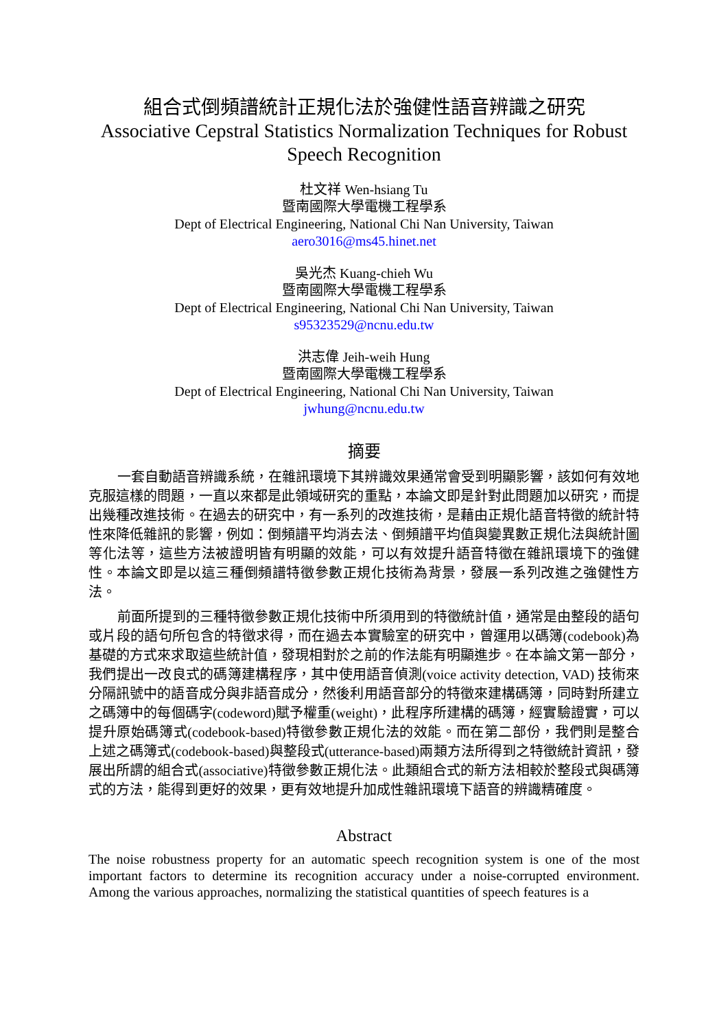組合式倒頻譜統計正規化法於強健性語音辨識之研究
Associative Cepstral Statistics Normalization Techniques for Robust Speech Recognition
杜文祥 Wen-hsiang Tu
暨南國際大學電機工程學系
Dept of Electrical Engineering, National Chi Nan University, Taiwan
aero3016@ms45.hinet.net
吳光杰 Kuang-chieh Wu
暨南國際大學電機工程學系
Dept of Electrical Engineering, National Chi Nan University, Taiwan
s95323529@ncnu.edu.tw
洪志偉 Jeih-weih Hung
暨南國際大學電機工程學系
Dept of Electrical Engineering, National Chi Nan University, Taiwan
jwhung@ncnu.edu.tw
摘要
一套自動語音辨識系統，在雜訊環境下其辨識效果通常會受到明顯影響，該如何有效地克服這樣的問題，一直以來都是此領域研究的重點，本論文即是針對此問題加以研究，而提出幾種改進技術。在過去的研究中，有一系列的改進技術，是藉由正規化語音特徵的統計特性來降低雜訊的影響，例如：倒頻譜平均消去法、倒頻譜平均值與變異數正規化法與統計圖等化法等，這些方法被證明皆有明顯的效能，可以有效提升語音特徵在雜訊環境下的強健性。本論文即是以這三種倒頻譜特徵參數正規化技術為背景，發展一系列改進之強健性方法。
前面所提到的三種特徵參數正規化技術中所須用到的特徵統計值，通常是由整段的語句或片段的語句所包含的特徵求得，而在過去本實驗室的研究中，曾運用以碼簿(codebook)為基礎的方式來求取這些統計值，發現相對於之前的作法能有明顯進步。在本論文第一部分，我們提出一改良式的碼簿建構程序，其中使用語音偵測(voice activity detection, VAD) 技術來分隔訊號中的語音成分與非語音成分，然後利用語音部分的特徵來建構碼簿，同時對所建立之碼簿中的每個碼字(codeword)賦予權重(weight)，此程序所建構的碼簿，經實驗證實，可以提升原始碼簿式(codebook-based)特徵參數正規化法的效能。而在第二部份，我們則是整合上述之碼簿式(codebook-based)與整段式(utterance-based)兩類方法所得到之特徵統計資訊，發展出所謂的組合式(associative)特徵參數正規化法。此類組合式的新方法相較於整段式與碼簿式的方法，能得到更好的效果，更有效地提升加成性雜訊環境下語音的辨識精確度。
Abstract
The noise robustness property for an automatic speech recognition system is one of the most important factors to determine its recognition accuracy under a noise-corrupted environment. Among the various approaches, normalizing the statistical quantities of speech features is a